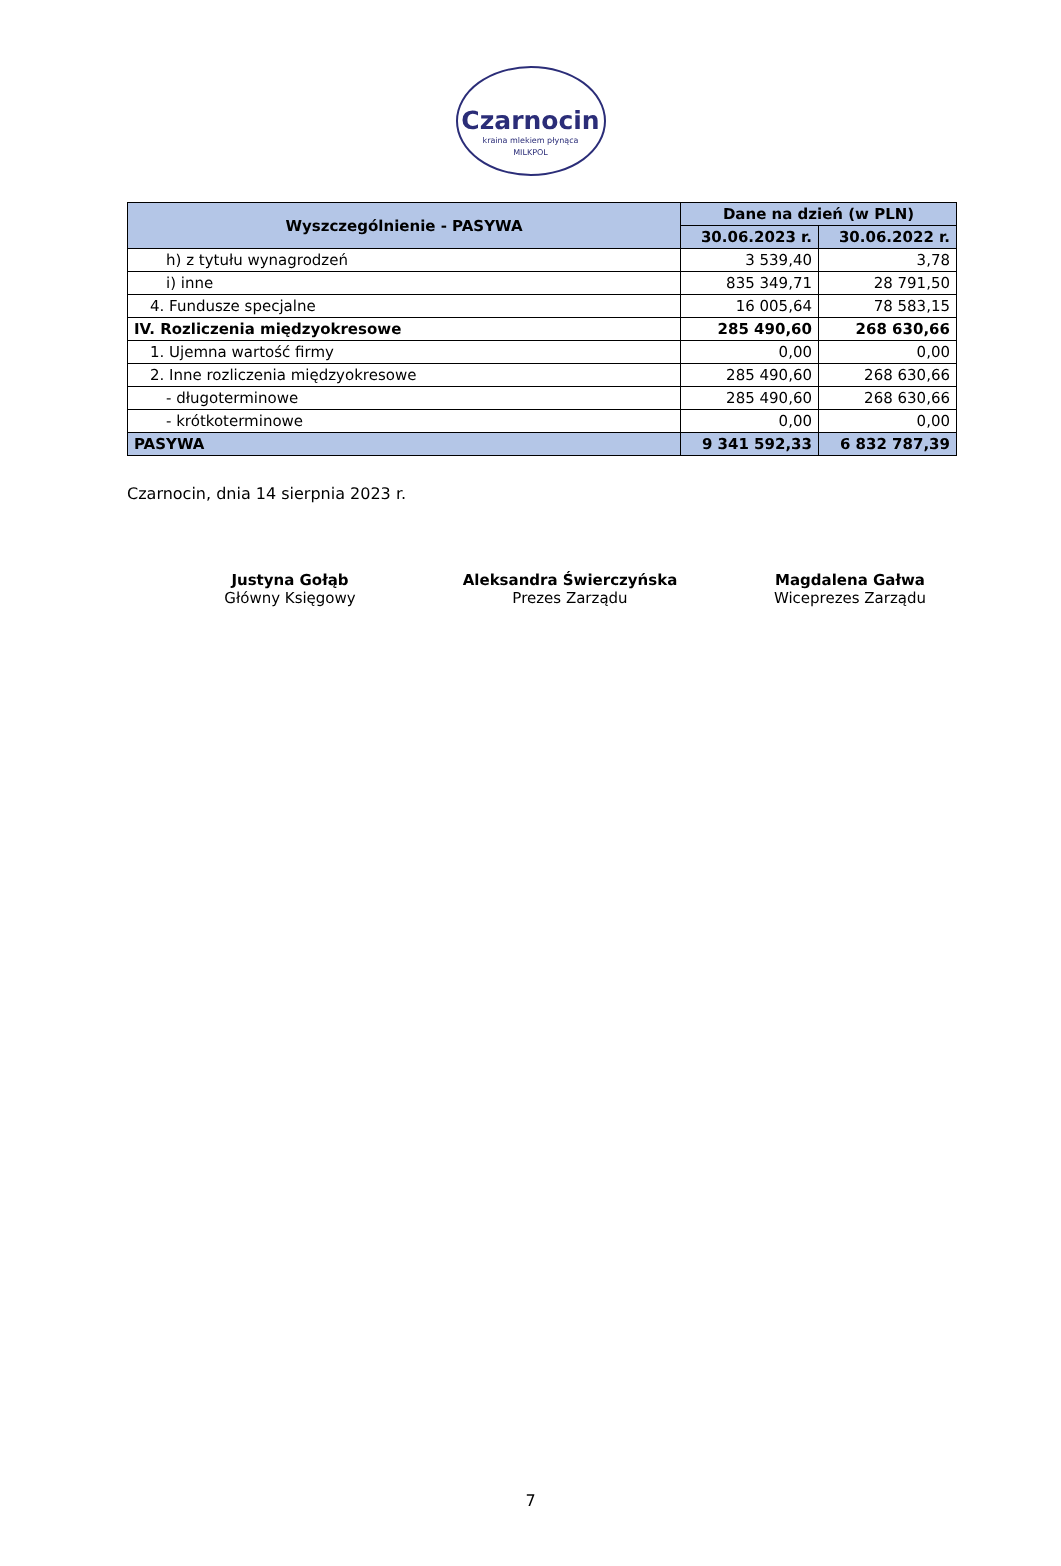Czarnocin
kraina mlekiem płynąca
MILKPOL
| Wyszczególnienie - PASYWA | Dane na dzień (w PLN) | |
| --- | --- | --- |
| | 30.06.2023 r. | 30.06.2022 r. |
| h) z tytułu wynagrodzeń | 3 539,40 | 3,78 |
| i) inne | 835 349,71 | 28 791,50 |
| 4. Fundusze specjalne | 16 005,64 | 78 583,15 |
| IV. Rozliczenia międzyokresowe | 285 490,60 | 268 630,66 |
| 1. Ujemna wartość firmy | 0,00 | 0,00 |
| 2. Inne rozliczenia międzyokresowe | 285 490,60 | 268 630,66 |
| - długoterminowe | 285 490,60 | 268 630,66 |
| - krótkoterminowe | 0,00 | 0,00 |
| PASYWA | 9 341 592,33 | 6 832 787,39 |
Czarnocin, dnia 14 sierpnia 2023 r.
Justyna Gołąb
Główny Księgowy
Aleksandra Świerczyńska
Prezes Zarządu
Magdalena Gałwa
Wiceprezes Zarządu
7